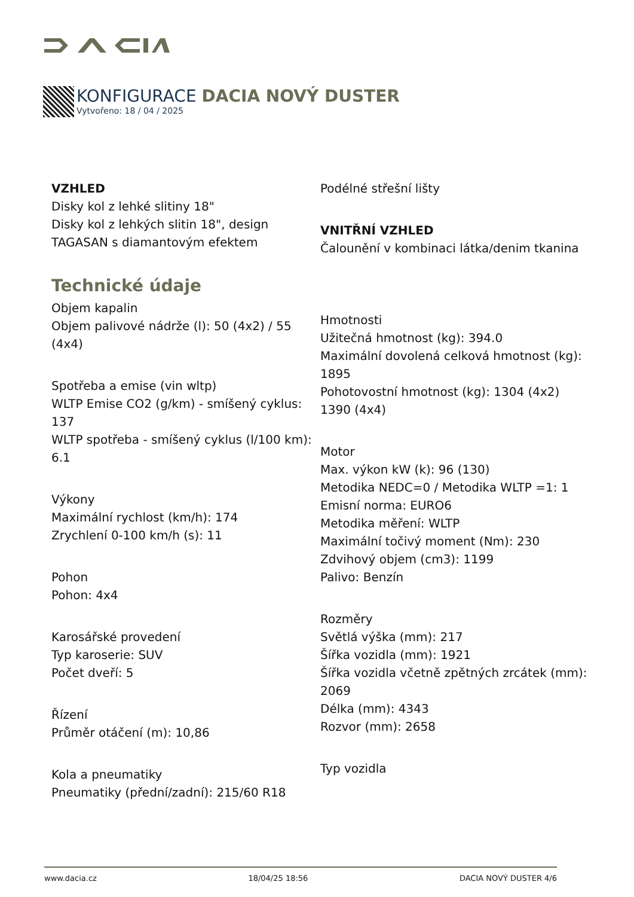KONFIGURACE DACIA NOVÝ DUSTER
Vytvořeno: 18 / 04 / 2025
VZHLED
Disky kol z lehké slitiny 18"
Disky kol z lehkých slitin 18", design TAGASAN s diamantovým efektem
Technické údaje
Objem kapalin
Objem palivové nádrže (l): 50 (4x2) / 55 (4x4)
Spotřeba a emise (vin wltp)
WLTP Emise CO2 (g/km) - smíšený cyklus: 137
WLTP spotřeba - smíšený cyklus (l/100 km): 6.1
Výkony
Maximální rychlost (km/h): 174
Zrychlení 0-100 km/h (s): 11
Pohon
Pohon: 4x4
Karosářské provedení
Typ karoserie: SUV
Počet dveří: 5
Řízení
Průměr otáčení (m): 10,86
Kola a pneumatiky
Pneumatiky (přední/zadní): 215/60 R18
Podélné střešní lišty
VNITŘNÍ VZHLED
Čalounění v kombinaci látka/denim tkanina
Hmotnosti
Užitečná hmotnost (kg): 394.0
Maximální dovolená celková hmotnost (kg): 1895
Pohotovostní hmotnost (kg): 1304 (4x2) 1390 (4x4)
Motor
Max. výkon kW (k): 96 (130)
Metodika NEDC=0 / Metodika WLTP =1: 1
Emisní norma: EURO6
Metodika měření: WLTP
Maximální točivý moment (Nm): 230
Zdvihový objem (cm3): 1199
Palivo: Benzín
Rozměry
Světlá výška (mm): 217
Šířka vozidla (mm): 1921
Šířka vozidla včetně zpětných zrcátek (mm): 2069
Délka (mm): 4343
Rozvor (mm): 2658
Typ vozidla
www.dacia.cz 18/04/25 18:56 DACIA NOVÝ DUSTER 4/6